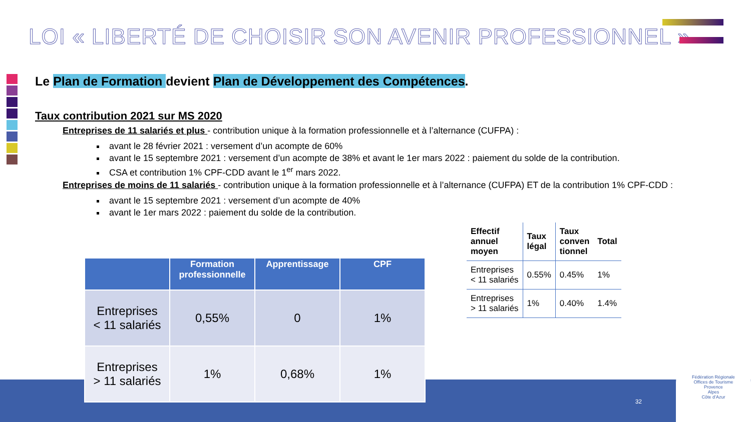LOI « LIBERTÉ DE CHOISIR SON AVENIR PROFESSIONNEL »
Le Plan de Formation devient Plan de Développement des Compétences.
Taux contribution 2021 sur MS 2020
Entreprises de 11 salariés et plus - contribution unique à la formation professionnelle et à l’alternance (CUFPA) :
avant le 28 février 2021 : versement d’un acompte de 60%
avant le 15 septembre 2021 : versement d’un acompte de 38% et avant le 1er mars 2022 : paiement du solde de la contribution.
CSA et contribution 1% CPF-CDD avant le 1<sup>er</sup> mars 2022.
Entreprises de moins de 11 salariés - contribution unique à la formation professionnelle et à l’alternance (CUFPA) ET de la contribution 1% CPF-CDD :
avant le 15 septembre 2021 : versement d’un acompte de 40%
avant le 1er mars 2022 : paiement du solde de la contribution.
| | Formation professionnelle | Apprentissage | CPF |
| --- | --- | --- | --- |
| Entreprises < 11 salariés | 0,55% | 0 | 1% |
| Entreprises > 11 salariés | 1% | 0,68% | 1% |
| Effectif annuel moyen | Taux légal | Taux conven tionnel | Total |
| --- | --- | --- | --- |
| Entreprises < 11 salariés | 0.55% | 0.45% | 1% |
| Entreprises > 11 salariés | 1% | 0.40% | 1.4% |
32
Fédération Régionale
Offices de Tourisme
Provence
Alpes
Côte d’Azur